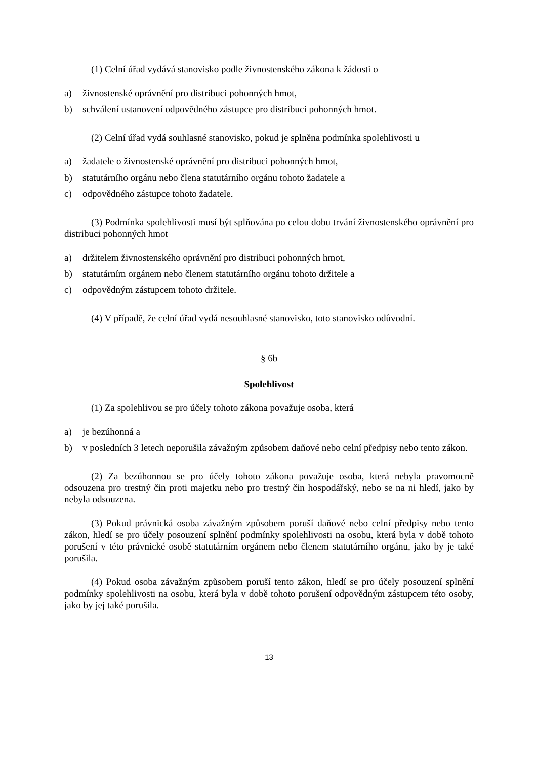(1) Celní úřad vydává stanovisko podle živnostenského zákona k žádosti o
a) živnostenské oprávnění pro distribuci pohonných hmot,
b) schválení ustanovení odpovědného zástupce pro distribuci pohonných hmot.
(2) Celní úřad vydá souhlasné stanovisko, pokud je splněna podmínka spolehlivosti u
a) žadatele o živnostenské oprávnění pro distribuci pohonných hmot,
b) statutárního orgánu nebo člena statutárního orgánu tohoto žadatele a
c) odpovědného zástupce tohoto žadatele.
(3) Podmínka spolehlivosti musí být splňována po celou dobu trvání živnostenského oprávnění pro distribuci pohonných hmot
a) držitelem živnostenského oprávnění pro distribuci pohonných hmot,
b) statutárním orgánem nebo členem statutárního orgánu tohoto držitele a
c) odpovědným zástupcem tohoto držitele.
(4) V případě, že celní úřad vydá nesouhlasné stanovisko, toto stanovisko odůvodní.
§ 6b
Spolehlivost
(1) Za spolehlivou se pro účely tohoto zákona považuje osoba, která
a) je bezúhonná a
b) v posledních 3 letech neporušila závažným způsobem daňové nebo celní předpisy nebo tento zákon.
(2) Za bezúhonnou se pro účely tohoto zákona považuje osoba, která nebyla pravomocně odsouzena pro trestný čin proti majetku nebo pro trestný čin hospodářský, nebo se na ni hledí, jako by nebyla odsouzena.
(3) Pokud právnická osoba závažným způsobem poruší daňové nebo celní předpisy nebo tento zákon, hledí se pro účely posouzení splnění podmínky spolehlivosti na osobu, která byla v době tohoto porušení v této právnické osobě statutárním orgánem nebo členem statutárního orgánu, jako by je také porušila.
(4) Pokud osoba závažným způsobem poruší tento zákon, hledí se pro účely posouzení splnění podmínky spolehlivosti na osobu, která byla v době tohoto porušení odpovědným zástupcem této osoby, jako by jej také porušila.
13